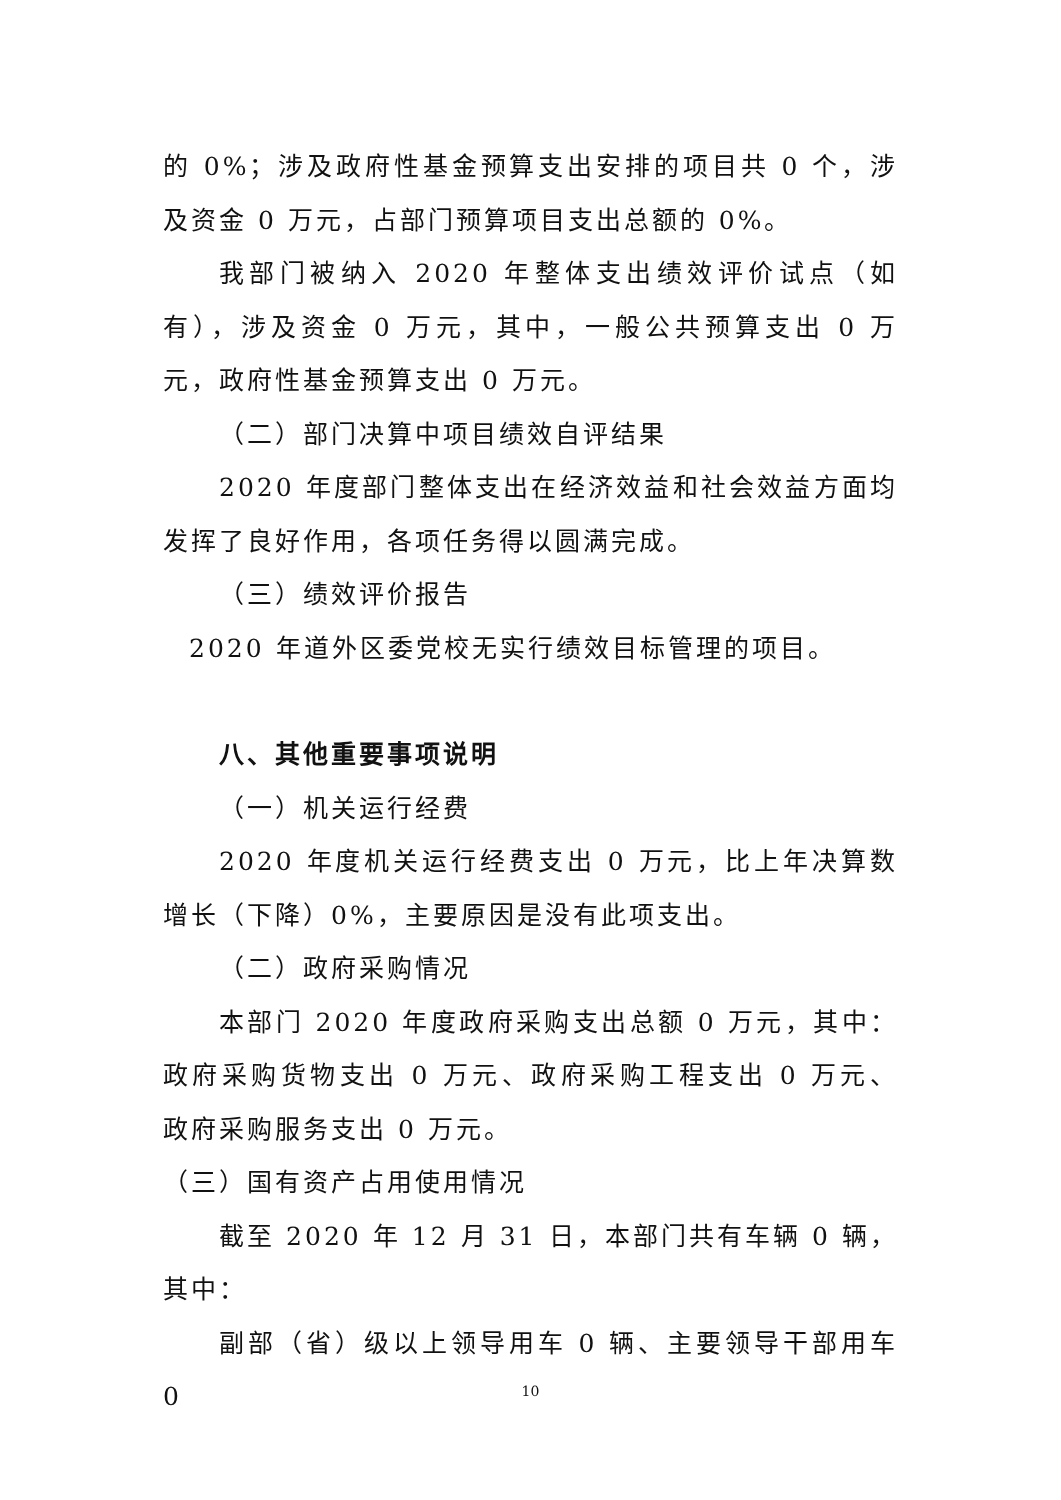的 0%；涉及政府性基金预算支出安排的项目共 0 个，涉及资金 0 万元，占部门预算项目支出总额的 0%。
我部门被纳入 2020 年整体支出绩效评价试点（如有），涉及资金 0 万元，其中，一般公共预算支出 0 万元，政府性基金预算支出 0 万元。
（二）部门决算中项目绩效自评结果
2020 年度部门整体支出在经济效益和社会效益方面均发挥了良好作用，各项任务得以圆满完成。
（三）绩效评价报告
2020 年道外区委党校无实行绩效目标管理的项目。
八、其他重要事项说明
（一）机关运行经费
2020 年度机关运行经费支出 0 万元，比上年决算数增长（下降）0%，主要原因是没有此项支出。
（二）政府采购情况
本部门 2020 年度政府采购支出总额 0 万元，其中：政府采购货物支出 0 万元、政府采购工程支出 0 万元、 政府采购服务支出 0 万元。
（三）国有资产占用使用情况
截至 2020 年 12 月 31 日，本部门共有车辆 0 辆，其中：
副部（省）级以上领导用车 0 辆、主要领导干部用车 0
10